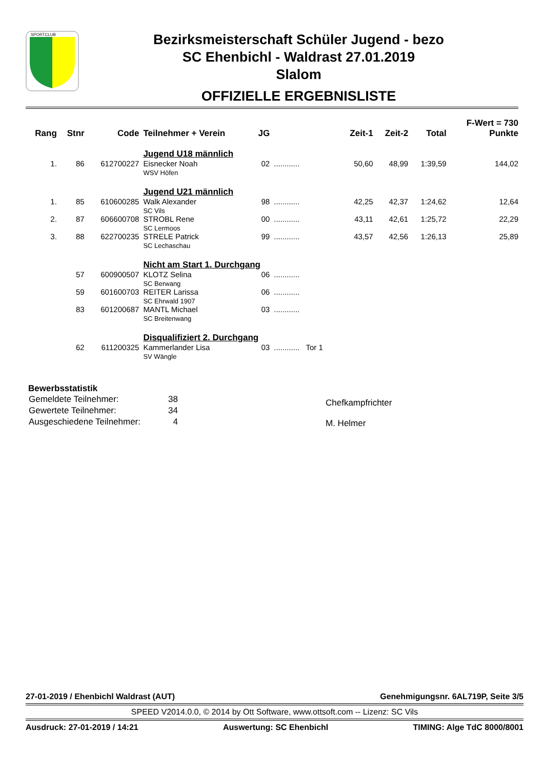SPORTCLUB
Bezirksmeisterschaft Schüler Jugend - bezo
SC Ehenbichl - Waldrast 27.01.2019
Slalom
OFFIZIELLE ERGEBNISLISTE
| Rang | Stnr | Code | Teilnehmer + Verein | JG | | Zeit-1 | Zeit-2 | Total | F-Wert = 730 Punkte |
| --- | --- | --- | --- | --- | --- | --- | --- | --- | --- |
| | | | Jugend U18 männlich | | | | | | |
| 1. | 86 | 612700227 | Eisnecker Noah WSV Höfen | 02 | ............ | 50,60 | 48,99 | 1:39,59 | 144,02 |
| | | | Jugend U21 männlich | | | | | | |
| 1. | 85 | 610600285 | Walk Alexander SC Vils | 98 | ............ | 42,25 | 42,37 | 1:24,62 | 12,64 |
| 2. | 87 | 606600708 | STROBL Rene SC Lermoos | 00 | ............ | 43,11 | 42,61 | 1:25,72 | 22,29 |
| 3. | 88 | 622700235 | STRELE Patrick SC Lechaschau | 99 | ............ | 43,57 | 42,56 | 1:26,13 | 25,89 |
| | | | Nicht am Start 1. Durchgang | | | | | | |
| | 57 | 600900507 | KLOTZ Selina SC Berwang | 06 | ............ | | | | |
| | 59 | 601600703 | REITER Larissa SC Ehrwald 1907 | 06 | ............ | | | | |
| | 83 | 601200687 | MANTL Michael SC Breitenwang | 03 | ............ | | | | |
| | | | Disqualifiziert 2. Durchgang | | | | | | |
| | 62 | 611200325 | Kammerlander Lisa SV Wängle | 03 | ............ Tor 1 | | | | |
Bewerbsstatistik
| Gemeldete Teilnehmer: | 38 |
| Gewertete Teilnehmer: | 34 |
| Ausgeschiedene Teilnehmer: | 4 |
Chefkampfrichter
M. Helmer
27-01-2019 / Ehenbichl Waldrast (AUT) Genehmigungsnr. 6AL719P, Seite 3/5
SPEED V2014.0.0, © 2014 by Ott Software, www.ottsoft.com -- Lizenz: SC Vils
Ausdruck: 27-01-2019 / 14:21 Auswertung: SC Ehenbichl TIMING: Alge TdC 8000/8001